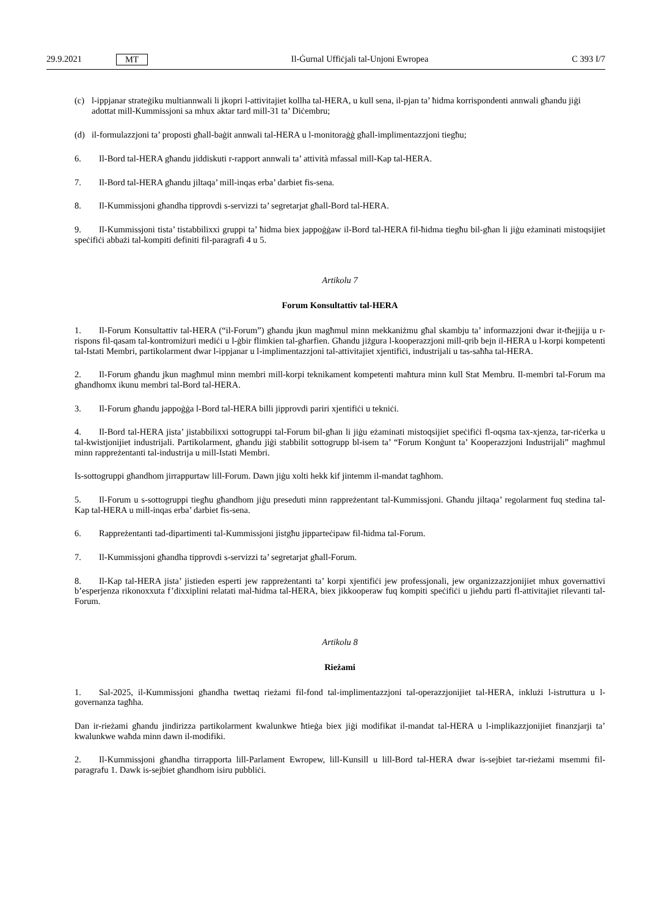29.9.2021 MT Il-Ġurnal Uffiċjali tal-Unjoni Ewropea C 393 I/7
(c) l-ippjanar strateġiku multiannwali li jkopri l-attivitajiet kollha tal-HERA, u kull sena, il-pjan ta’ ħidma korrispondenti annwali għandu jiġi adottat mill-Kummissjoni sa mhux aktar tard mill-31 ta’ Diċembru;
(d) il-formulazzjoni ta’ proposti għall-baġit annwali tal-HERA u l-monitoraġġ għall-implimentazzjoni tiegħu;
6. Il-Bord tal-HERA għandu jiddiskuti r-rapport annwali ta’ attività mfassal mill-Kap tal-HERA.
7. Il-Bord tal-HERA għandu jiltaqa’ mill-inqas erba’ darbiet fis-sena.
8. Il-Kummissjoni għandha tipprovdi s-servizzi ta’ segretarjat għall-Bord tal-HERA.
9. Il-Kummissjoni tista’ tistabbilixxi gruppi ta’ ħidma biex jappoġġaw il-Bord tal-HERA fil-ħidma tiegħu bil-għan li jiġu eżaminati mistoqsijiet speċifiċi abbażi tal-kompiti definiti fil-paragrafi 4 u 5.
Artikolu 7
Forum Konsultattiv tal-HERA
1. Il-Forum Konsultattiv tal-HERA (“il-Forum”) għandu jkun magħmul minn mekkaniżmu għal skambju ta’ informazzjoni dwar it-tħejjija u r-rispons fil-qasam tal-kontromiżuri mediċi u l-ġbir flimkien tal-għarfien. Għandu jiżgura l-kooperazzjoni mill-qrib bejn il-HERA u l-korpi kompetenti tal-Istati Membri, partikolarment dwar l-ippjanar u l-implimentazzjoni tal-attivitajiet xjentifiċi, industrijali u tas-saħħa tal-HERA.
2. Il-Forum għandu jkun magħmul minn membri mill-korpi teknikament kompetenti maħtura minn kull Stat Membru. Il-membri tal-Forum ma għandhomx ikunu membri tal-Bord tal-HERA.
3. Il-Forum għandu jappoġġa l-Bord tal-HERA billi jipprovdi pariri xjentifiċi u tekniċi.
4. Il-Bord tal-HERA jista’ jistabbilixxi sottogruppi tal-Forum bil-għan li jiġu eżaminati mistoqsijiet speċifiċi fl-oqsma tax-xjenza, tar-riċerka u tal-kwistjonijiet industrijali. Partikolarment, għandu jiġi stabbilit sottogrupp bl-isem ta’ “Forum Konġunt ta’ Kooperazzjoni Industrijali” magħmul minn rappreżentanti tal-industrija u mill-Istati Membri.
Is-sottogruppi għandhom jirrappurtaw lill-Forum. Dawn jiġu xolti hekk kif jintemm il-mandat tagħhom.
5. Il-Forum u s-sottogruppi tiegħu għandhom jiġu preseduti minn rappreżentant tal-Kummissjoni. Għandu jiltaqa’ regolarment fuq stedina tal-Kap tal-HERA u mill-inqas erba’ darbiet fis-sena.
6. Rappreżentanti tad-dipartimenti tal-Kummissjoni jistgħu jipparteċipaw fil-ħidma tal-Forum.
7. Il-Kummissjoni għandha tipprovdi s-servizzi ta’ segretarjat għall-Forum.
8. Il-Kap tal-HERA jista’ jistieden esperti jew rappreżentanti ta’ korpi xjentifiċi jew professjonali, jew organizzazzjonijiet mhux governattivi b’esperjenza rikonoxxuta f’dixxiplini relatati mal-ħidma tal-HERA, biex jikkooperaw fuq kompiti speċifiċi u jieħdu parti fl-attivitajiet rilevanti tal-Forum.
Artikolu 8
Rieżami
1. Sal-2025, il-Kummissjoni għandha twettaq rieżami fil-fond tal-implimentazzjoni tal-operazzjonijiet tal-HERA, inklużi l-istruttura u l-governanza tagħha.
Dan ir-rieżami għandu jindirizza partikolarment kwalunkwe ħtieġa biex jiġi modifikat il-mandat tal-HERA u l-implikazzjonijiet finanzjarji ta’ kwalunkwe waħda minn dawn il-modifiki.
2. Il-Kummissjoni għandha tirrapporta lill-Parlament Ewropew, lill-Kunsill u lill-Bord tal-HERA dwar is-sejbiet tar-rieżami msemmi fil-paragrafu 1. Dawk is-sejbiet għandhom isiru pubbliċi.